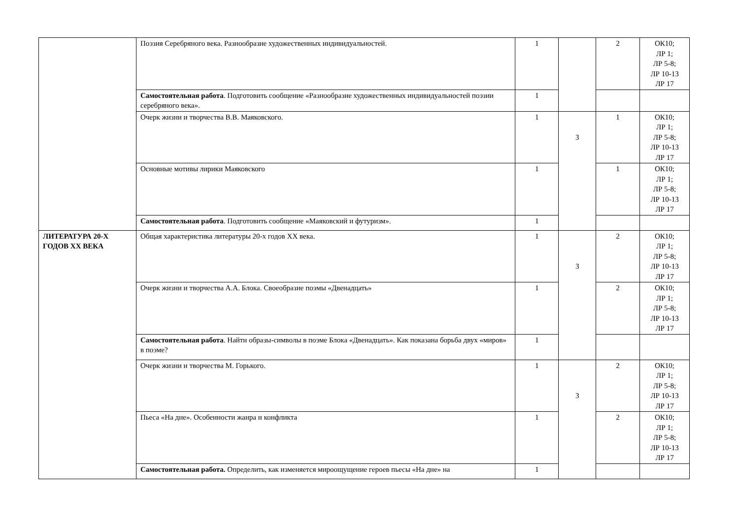| | Поэзия Серебряного века. Разнообразие художественных индивидуальностей. | 1 | | 2 | ОК10; ЛР 1; ЛР 5-8; ЛР 10-13 ЛР 17 |
| | Самостоятельная работа . Подготовить сообщение «Разнообразие художественных индивидуальностей поэзии серебряного века». | 1 | | | |
| | Очерк жизни и творчества В.В. Маяковского. | 1 | 3 | 1 | ОК10; ЛР 1; ЛР 5-8; ЛР 10-13 ЛР 17 |
| | Основные мотивы лирики Маяковского | 1 | | 1 | ОК10; ЛР 1; ЛР 5-8; ЛР 10-13 ЛР 17 |
| | Самостоятельная работа . Подготовить сообщение «Маяковский и футуризм». | 1 | | | |
| ЛИТЕРАТУРА 20-Х ГОДОВ ХХ ВЕКА | Общая характеристика литературы 20-х годов XX века. | 1 | 3 | 2 | ОК10; ЛР 1; ЛР 5-8; ЛР 10-13 ЛР 17 |
| | Очерк жизни и творчества А.А. Блока. Своеобразие поэмы «Двенадцать» | 1 | | 2 | ОК10; ЛР 1; ЛР 5-8; ЛР 10-13 ЛР 17 |
| | Самостоятельная работа . Найти образы-символы в поэме Блока «Двенадцать». Как показана борьба двух «миров» в поэме? | 1 | | | |
| | Очерк жизни и творчества М. Горького. | 1 | 3 | 2 | ОК10; ЛР 1; ЛР 5-8; ЛР 10-13 ЛР 17 |
| | Пьеса «На дне». Особенности жанра и конфликта | 1 | | 2 | ОК10; ЛР 1; ЛР 5-8; ЛР 10-13 ЛР 17 |
| | Самостоятельная работа. Определить, как изменяется мироощущение героев пьесы «На дне» на | 1 | | | |